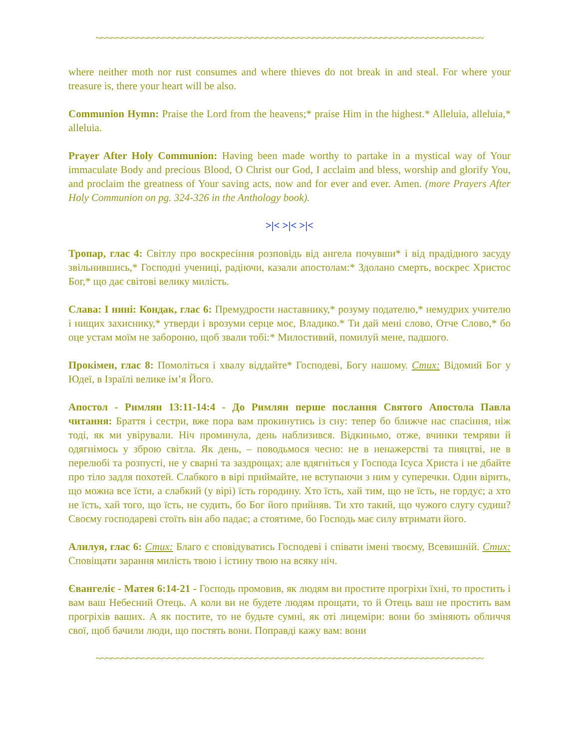~~~~~~~~~~~~~~~~~~~~~~~~~~~~~~~~~~~~~~~~~~~~~~~~~~~~~~~~~~~~~~~~~~~~~~~~~~~
where neither moth nor rust consumes and where thieves do not break in and steal. For where your treasure is, there your heart will be also.
Communion Hymn: Praise the Lord from the heavens;* praise Him in the highest.* Alleluia, alleluia,* alleluia.
Prayer After Holy Communion: Having been made worthy to partake in a mystical way of Your immaculate Body and precious Blood, O Christ our God, I acclaim and bless, worship and glorify You, and proclaim the greatness of Your saving acts, now and for ever and ever. Amen. (more Prayers After Holy Communion on pg. 324-326 in the Anthology book).
>|< >|< >|<
Тропар, глас 4: Світлу про воскресіння розповідь від ангела почувши* і від прадідного засуду звільнившись,* Господні учениці, радіючи, казали апостолам:* Здолано смерть, воскрес Христос Бог,* що дає світові велику милість.
Слава: І нині: Кондак, глас 6: Премудрости наставнику,* розуму подателю,* немудрих учителю і нищих захиснику,* утверди і врозуми серце моє, Владико.* Ти дай мені слово, Отче Слово,* бо оце устам моїм не забороню, щоб звали тобі:* Милостивий, помилуй мене, падшого.
Прокімен, глас 8: Помоліться і хвалу віддайте* Господеві, Богу нашому. Стих: Відомий Бог у Юдеї, в Ізраїлі велике ім’я Його.
Апостол - Римлян 13:11-14:4 - До Римлян перше послання Святого Апостола Павла читання: Браття і сестри, вже пора вам прокинутись із сну: тепер бо ближче нас спасіння, ніж тоді, як ми увірували. Ніч проминула, день наблизився. Відкиньмо, отже, вчинки темряви й одягнімось у зброю світла. Як день, – поводьмося чесно: не в ненажерстві та пияцтві, не в перелюбі та розпусті, не у сварні та заздрощах; але вдягніться у Господа Ісуса Христа і не дбайте про тіло задля похотей. Слабкого в вірі приймайте, не вступаючи з ним у суперечки. Один вірить, що можна все їсти, а слабкий (у вірі) їсть городину. Хто їсть, хай тим, що не їсть, не гордує; а хто не їсть, хай того, що їсть, не судить, бо Бог його прийняв. Ти хто такий, що чужого слугу судиш? Своєму господареві стоїть він або падає; а стоятиме, бо Господь має силу втримати його.
Алилуя, глас 6: Стих: Благо є сповідуватись Господеві і співати імені твоєму, Всевишній. Стих: Сповіщати зарання милість твою і істину твою на всяку ніч.
Євангеліє - Матея 6:14-21 - Господь промовив, як людям ви простите прогріхи їхні, то простить і вам ваш Небесний Отець. А коли ви не будете людям прощати, то й Отець ваш не простить вам прогріхів ваших. А як постите, то не будьте сумні, як оті лицеміри: вони бо зміняють обличчя свої, щоб бачили люди, що постять вони. Поправді кажу вам: вони
~~~~~~~~~~~~~~~~~~~~~~~~~~~~~~~~~~~~~~~~~~~~~~~~~~~~~~~~~~~~~~~~~~~~~~~~~~~